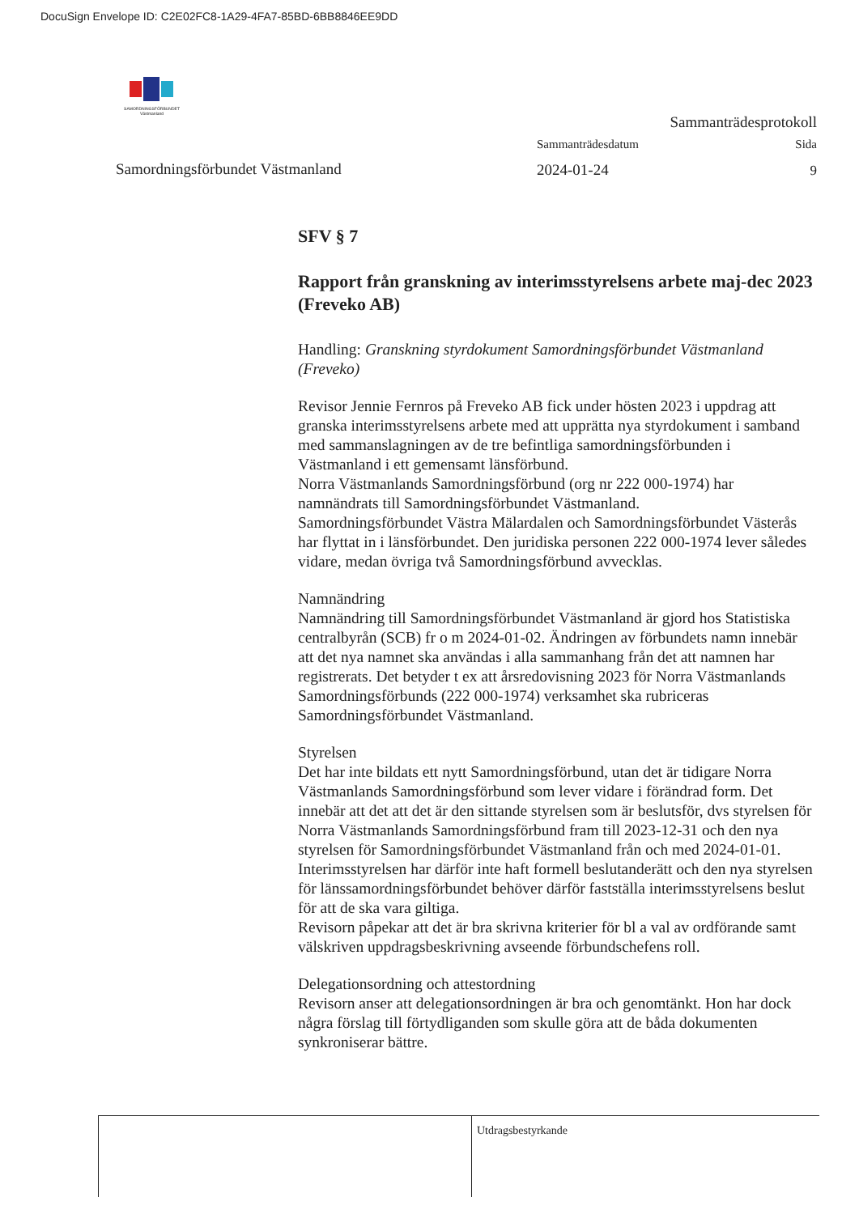DocuSign Envelope ID: C2E02FC8-1A29-4FA7-85BD-6BB8846EE9DD
SAMORDNINGSFÖRBUNDET Västmanland
Sammanträdesprotokoll
Samordningsförbundet Västmanland
Sammanträdesdatum
2024-01-24
Sida
9
SFV § 7
Rapport från granskning av interimsstyrelsens arbete maj-dec 2023 (Freveko AB)
Handling: Granskning styrdokument Samordningsförbundet Västmanland (Freveko)
Revisor Jennie Fernros på Freveko AB fick under hösten 2023 i uppdrag att granska interimsstyrelsens arbete med att upprätta nya styrdokument i samband med sammanslagningen av de tre befintliga samordningsförbunden i Västmanland i ett gemensamt länsförbund.
Norra Västmanlands Samordningsförbund (org nr 222 000-1974) har namnändrats till Samordningsförbundet Västmanland.
Samordningsförbundet Västra Mälardalen och Samordningsförbundet Västerås har flyttat in i länsförbundet. Den juridiska personen 222 000-1974 lever således vidare, medan övriga två Samordningsförbund avvecklas.
Namnändring
Namnändring till Samordningsförbundet Västmanland är gjord hos Statistiska centralbyrån (SCB) fr o m 2024-01-02. Ändringen av förbundets namn innebär att det nya namnet ska användas i alla sammanhang från det att namnen har registrerats. Det betyder t ex att årsredovisning 2023 för Norra Västmanlands Samordningsförbunds (222 000-1974) verksamhet ska rubriceras Samordningsförbundet Västmanland.
Styrelsen
Det har inte bildats ett nytt Samordningsförbund, utan det är tidigare Norra Västmanlands Samordningsförbund som lever vidare i förändrad form. Det innebär att det att det är den sittande styrelsen som är beslutsför, dvs styrelsen för Norra Västmanlands Samordningsförbund fram till 2023-12-31 och den nya styrelsen för Samordningsförbundet Västmanland från och med 2024-01-01. Interimsstyrelsen har därför inte haft formell beslutanderätt och den nya styrelsen för länssamordningsförbundet behöver därför fastställa interimsstyrelsens beslut för att de ska vara giltiga.
Revisorn påpekar att det är bra skrivna kriterier för bl a val av ordförande samt välskriven uppdragsbeskrivning avseende förbundschefens roll.
Delegationsordning och attestordning
Revisorn anser att delegationsordningen är bra och genomtänkt. Hon har dock några förslag till förtydliganden som skulle göra att de båda dokumenten synkroniserar bättre.
Utdragsbestyrkande